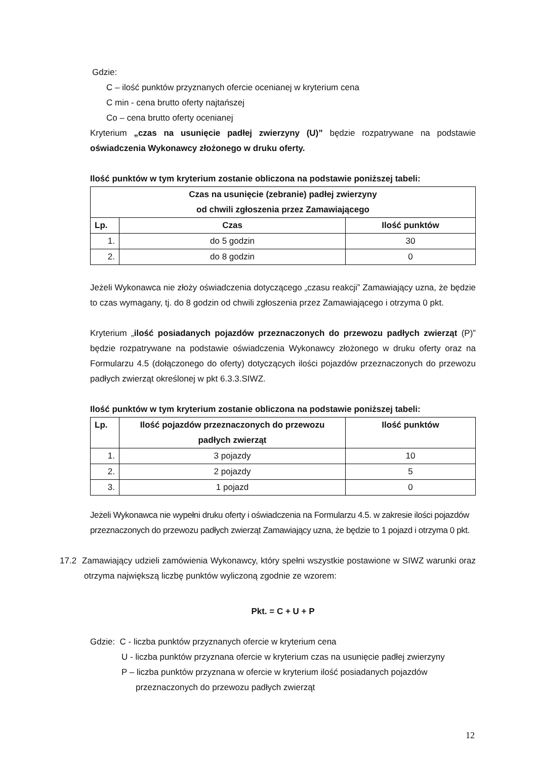Gdzie:
C – ilość punktów przyznanych ofercie ocenianej w kryterium cena
C min - cena brutto oferty najtańszej
Co – cena brutto oferty ocenianej
Kryterium „czas na usunięcie padłej zwierzyny (U)” będzie rozpatrywane na podstawie oświadczenia Wykonawcy złożonego w druku oferty.
Ilość punktów w tym kryterium zostanie obliczona na podstawie poniższej tabeli:
| Czas na usunięcie (zebranie) padłej zwierzyny od chwili zgłoszenia przez Zamawiającego | | |
| --- | --- | --- |
| Lp. | Czas | Ilość punktów |
| 1. | do 5 godzin | 30 |
| 2. | do 8 godzin | 0 |
Jeżeli Wykonawca nie złoży oświadczenia dotyczącego „czasu reakcji” Zamawiający uzna, że będzie to czas wymagany, tj. do 8 godzin od chwili zgłoszenia przez Zamawiającego i otrzyma 0 pkt.
Kryterium „ilość posiadanych pojazdów przeznaczonych do przewozu padłych zwierząt (P)” będzie rozpatrywane na podstawie oświadczenia Wykonawcy złożonego w druku oferty oraz na Formularzu 4.5 (dołączonego do oferty) dotyczących ilości pojazdów przeznaczonych do przewozu padłych zwierząt określonej w pkt 6.3.3.SIWZ.
Ilość punktów w tym kryterium zostanie obliczona na podstawie poniższej tabeli:
| Lp. | Ilość pojazdów przeznaczonych do przewozu padłych zwierząt | Ilość punktów |
| --- | --- | --- |
| 1. | 3 pojazdy | 10 |
| 2. | 2 pojazdy | 5 |
| 3. | 1 pojazd | 0 |
Jeżeli Wykonawca nie wypełni druku oferty i oświadczenia na Formularzu 4.5. w zakresie ilości pojazdów przeznaczonych do przewozu padłych zwierząt Zamawiający uzna, że będzie to 1 pojazd i otrzyma 0 pkt.
17.2 Zamawiający udzieli zamówienia Wykonawcy, który spełni wszystkie postawione w SIWZ warunki oraz otrzyma największą liczbę punktów wyliczoną zgodnie ze wzorem:
Pkt. = C + U + P
Gdzie: C - liczba punktów przyznanych ofercie w kryterium cena
U - liczba punktów przyznana ofercie w kryterium czas na usunięcie padłej zwierzyny
P – liczba punktów przyznana w ofercie w kryterium ilość posiadanych pojazdów
przeznaczonych do przewozu padłych zwierząt
12